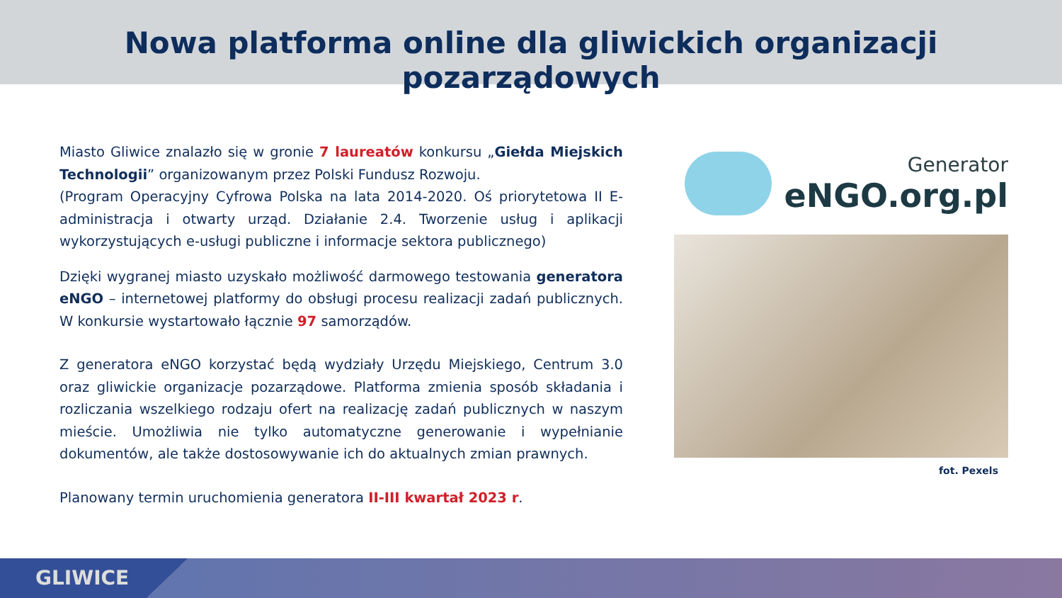Nowa platforma online dla gliwickich organizacji pozarządowych
Miasto Gliwice znalazło się w gronie 7 laureatów konkursu „Giełda Miejskich Technologii” organizowanym przez Polski Fundusz Rozwoju.
(Program Operacyjny Cyfrowa Polska na lata 2014-2020. Oś priorytetowa II E-administracja i otwarty urząd. Działanie 2.4. Tworzenie usług i aplikacji wykorzystujących e-usługi publiczne i informacje sektora publicznego)
Dzięki wygranej miasto uzyskało możliwość darmowego testowania generatora eNGO – internetowej platformy do obsługi procesu realizacji zadań publicznych. W konkursie wystartowało łącznie 97 samorządów.
Z generatora eNGO korzystać będą wydziały Urzędu Miejskiego, Centrum 3.0 oraz gliwickie organizacje pozarządowe. Platforma zmienia sposób składania i rozliczania wszelkiego rodzaju ofert na realizację zadań publicznych w naszym mieście. Umożliwia nie tylko automatyczne generowanie i wypełnianie dokumentów, ale także dostosowywanie ich do aktualnych zmian prawnych.
Planowany termin uruchomienia generatora II-III kwartał 2023 r.
Generator
eNGO.org.pl
fot. Pexels
GLIWICE